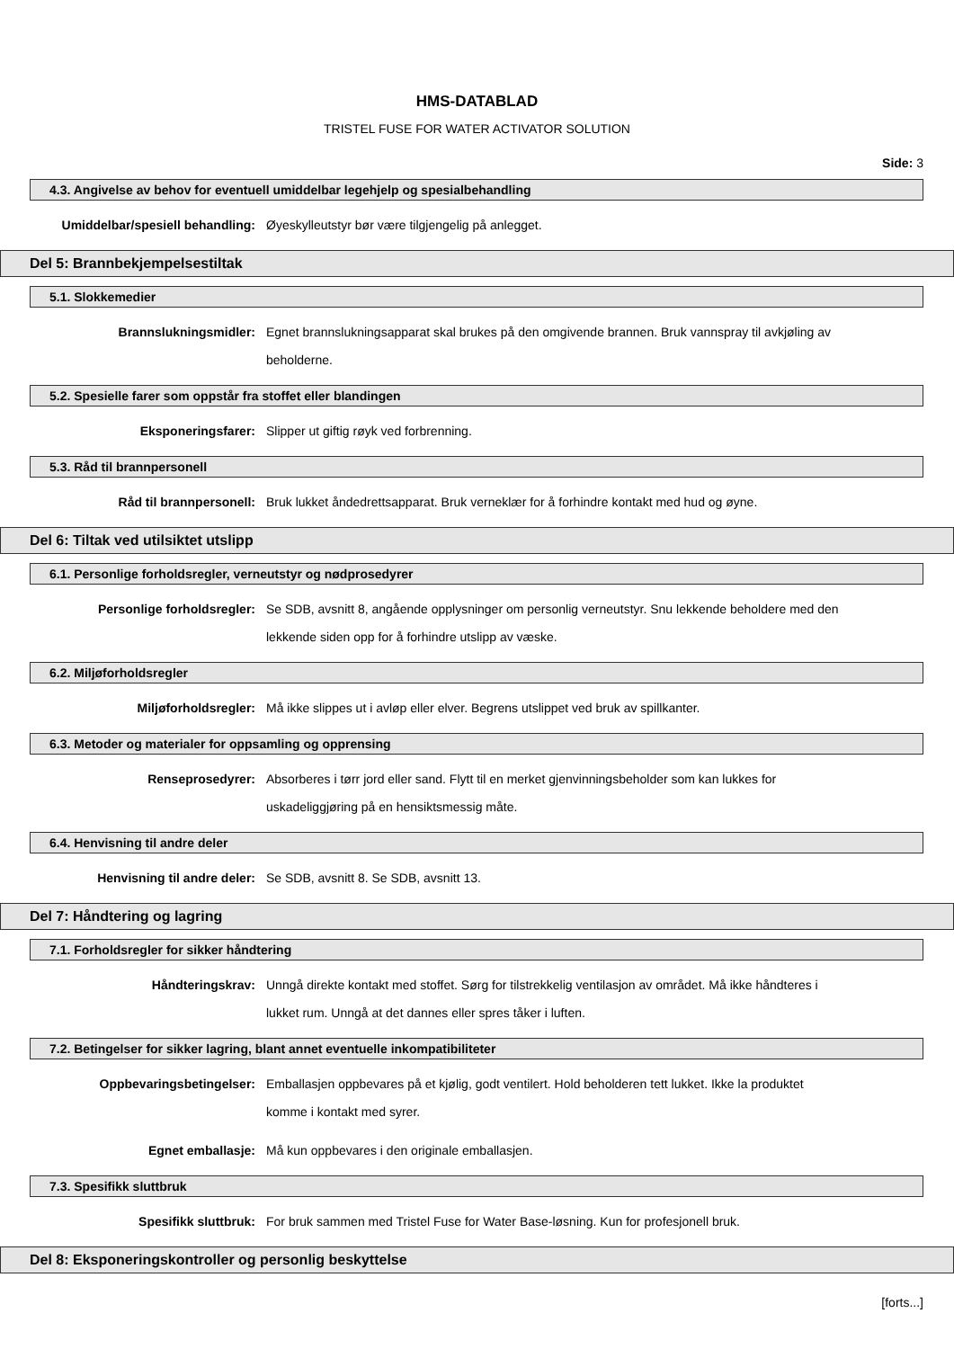HMS-DATABLAD
TRISTEL FUSE FOR WATER ACTIVATOR SOLUTION
Side: 3
4.3. Angivelse av behov for eventuell umiddelbar legehjelp og spesialbehandling
Umiddelbar/spesiell behandling: Øyeskylleutstyr bør være tilgjengelig på anlegget.
Del 5: Brannbekjempelsestiltak
5.1. Slokkemedier
Brannslukningsmidler: Egnet brannslukningsapparat skal brukes på den omgivende brannen. Bruk vannspray til avkjøling av beholderne.
5.2. Spesielle farer som oppstår fra stoffet eller blandingen
Eksponeringsfarer: Slipper ut giftig røyk ved forbrenning.
5.3. Råd til brannpersonell
Råd til brannpersonell: Bruk lukket åndedrettsapparat. Bruk verneklær for å forhindre kontakt med hud og øyne.
Del 6: Tiltak ved utilsiktet utslipp
6.1. Personlige forholdsregler, verneutstyr og nødprosedyrer
Personlige forholdsregler: Se SDB, avsnitt 8, angående opplysninger om personlig verneutstyr. Snu lekkende beholdere med den lekkende siden opp for å forhindre utslipp av væske.
6.2. Miljøforholdsregler
Miljøforholdsregler: Må ikke slippes ut i avløp eller elver. Begrens utslippet ved bruk av spillkanter.
6.3. Metoder og materialer for oppsamling og opprensing
Renseprosedyrer: Absorberes i tørr jord eller sand. Flytt til en merket gjenvinningsbeholder som kan lukkes for uskadeliggjøring på en hensiktsmessig måte.
6.4. Henvisning til andre deler
Henvisning til andre deler: Se SDB, avsnitt 8. Se SDB, avsnitt 13.
Del 7: Håndtering og lagring
7.1. Forholdsregler for sikker håndtering
Håndteringskrav: Unngå direkte kontakt med stoffet. Sørg for tilstrekkelig ventilasjon av området. Må ikke håndteres i lukket rum. Unngå at det dannes eller spres tåker i luften.
7.2. Betingelser for sikker lagring, blant annet eventuelle inkompatibiliteter
Oppbevaringsbetingelser: Emballasjen oppbevares på et kjølig, godt ventilert. Hold beholderen tett lukket. Ikke la produktet komme i kontakt med syrer.
Egnet emballasje: Må kun oppbevares i den originale emballasjen.
7.3. Spesifikk sluttbruk
Spesifikk sluttbruk: For bruk sammen med Tristel Fuse for Water Base-løsning. Kun for profesjonell bruk.
Del 8: Eksponeringskontroller og personlig beskyttelse
[forts...]